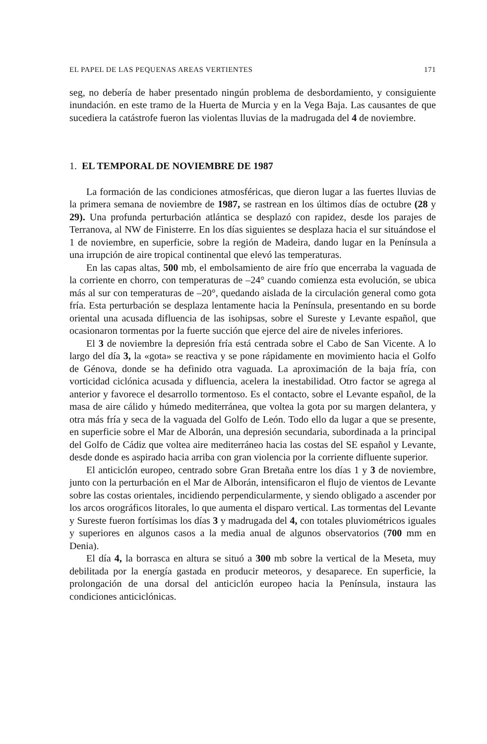EL PAPEL DE LAS PEQUENAS AREAS VERTIENTES 171
seg, no debería de haber presentado ningún problema de desbordamiento, y consiguiente inundación. en este tramo de la Huerta de Murcia y en la Vega Baja. Las causantes de que sucediera la catástrofe fueron las violentas lluvias de la madrugada del 4 de noviembre.
1. EL TEMPORAL DE NOVIEMBRE DE 1987
La formación de las condiciones atmosféricas, que dieron lugar a las fuertes lluvias de la primera semana de noviembre de 1987, se rastrean en los últimos días de octubre (28 y 29). Una profunda perturbación atlántica se desplazó con rapidez, desde los parajes de Terranova, al NW de Finisterre. En los días siguientes se desplaza hacia el sur situándose el 1 de noviembre, en superficie, sobre la región de Madeira, dando lugar en la Península a una irrupción de aire tropical continental que elevó las temperaturas.
En las capas altas, 500 mb, el embolsamiento de aire frío que encerraba la vaguada de la corriente en chorro, con temperaturas de –24° cuando comienza esta evolución, se ubica más al sur con temperaturas de –20°, quedando aislada de la circulación general como gota fría. Esta perturbación se desplaza lentamente hacia la Península, presentando en su borde oriental una acusada difluencia de las isohipsas, sobre el Sureste y Levante español, que ocasionaron tormentas por la fuerte succión que ejerce del aire de niveles inferiores.
El 3 de noviembre la depresión fría está centrada sobre el Cabo de San Vicente. A lo largo del día 3, la «gota» se reactiva y se pone rápidamente en movimiento hacia el Golfo de Génova, donde se ha definido otra vaguada. La aproximación de la baja fría, con vorticidad ciclónica acusada y difluencia, acelera la inestabilidad. Otro factor se agrega al anterior y favorece el desarrollo tormentoso. Es el contacto, sobre el Levante español, de la masa de aire cálido y húmedo mediterránea, que voltea la gota por su margen delantera, y otra más fría y seca de la vaguada del Golfo de León. Todo ello da lugar a que se presente, en superficie sobre el Mar de Alborán, una depresión secundaria, subordinada a la principal del Golfo de Cádiz que voltea aire mediterráneo hacia las costas del SE español y Levante, desde donde es aspirado hacia arriba con gran violencia por la corriente difluente superior.
El anticiclón europeo, centrado sobre Gran Bretaña entre los días 1 y 3 de noviembre, junto con la perturbación en el Mar de Alborán, intensificaron el flujo de vientos de Levante sobre las costas orientales, incidiendo perpendicularmente, y siendo obligado a ascender por los arcos orográficos litorales, lo que aumenta el disparo vertical. Las tormentas del Levante y Sureste fueron fortísimas los días 3 y madrugada del 4, con totales pluviométricos iguales y superiores en algunos casos a la media anual de algunos observatorios (700 mm en Denia).
El día 4, la borrasca en altura se situó a 300 mb sobre la vertical de la Meseta, muy debilitada por la energía gastada en producir meteoros, y desaparece. En superficie, la prolongación de una dorsal del anticiclón europeo hacia la Península, instaura las condiciones anticiclónicas.